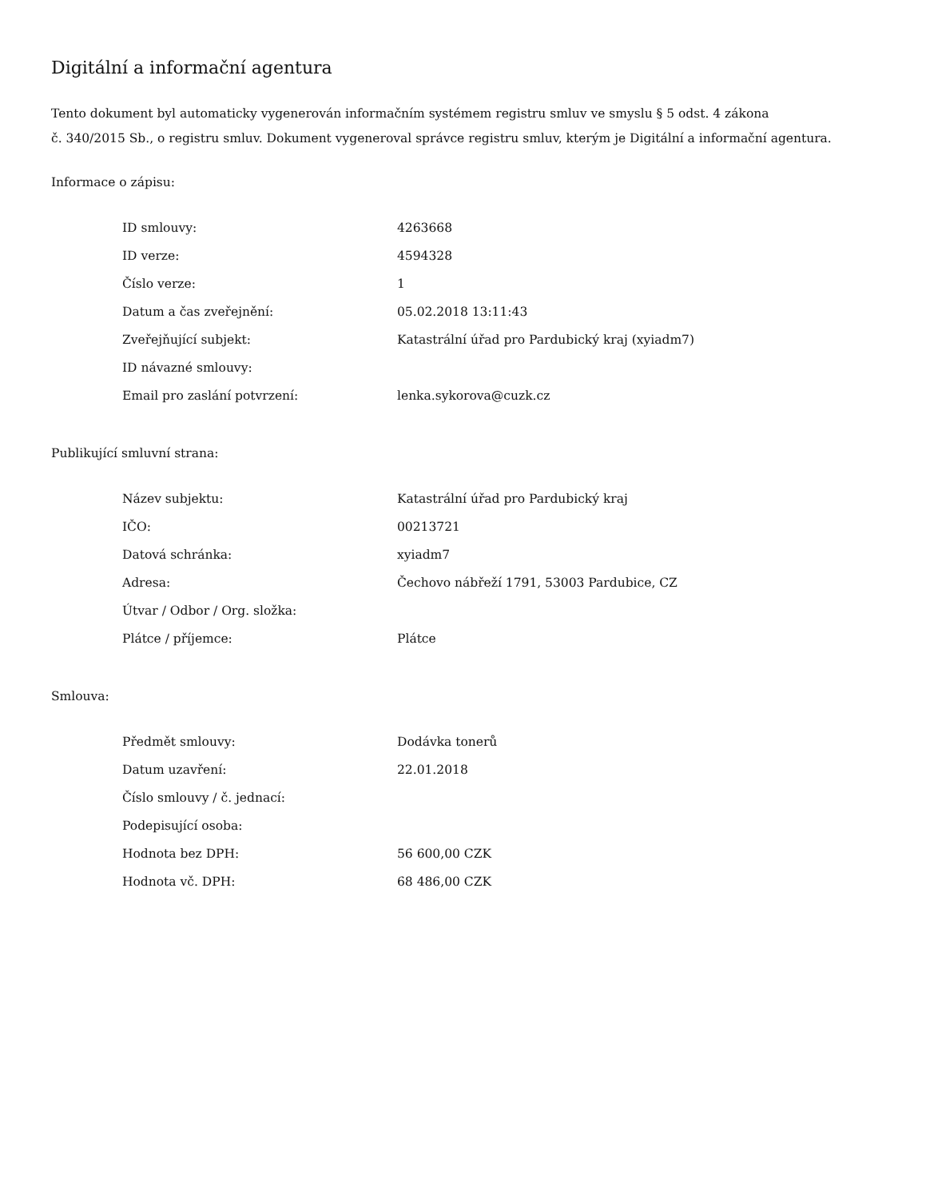Digitální a informační agentura
Tento dokument byl automaticky vygenerován informačním systémem registru smluv ve smyslu § 5 odst. 4 zákona
č. 340/2015 Sb., o registru smluv. Dokument vygeneroval správce registru smluv, kterým je Digitální a informační agentura.
Informace o zápisu:
| ID smlouvy: | 4263668 |
| ID verze: | 4594328 |
| Číslo verze: | 1 |
| Datum a čas zveřejnění: | 05.02.2018 13:11:43 |
| Zveřejňující subjekt: | Katastrální úřad pro Pardubický kraj (xyiadm7) |
| ID návazné smlouvy: | |
| Email pro zaslání potvrzení: | lenka.sykorova@cuzk.cz |
Publikující smluvní strana:
| Název subjektu: | Katastrální úřad pro Pardubický kraj |
| IČO: | 00213721 |
| Datová schránka: | xyiadm7 |
| Adresa: | Čechovo nábřeží 1791, 53003 Pardubice, CZ |
| Útvar / Odbor / Org. složka: | |
| Plátce / příjemce: | Plátce |
Smlouva:
| Předmět smlouvy: | Dodávka tonerů |
| Datum uzavření: | 22.01.2018 |
| Číslo smlouvy / č. jednací: | |
| Podepisující osoba: | |
| Hodnota bez DPH: | 56 600,00 CZK |
| Hodnota vč. DPH: | 68 486,00 CZK |